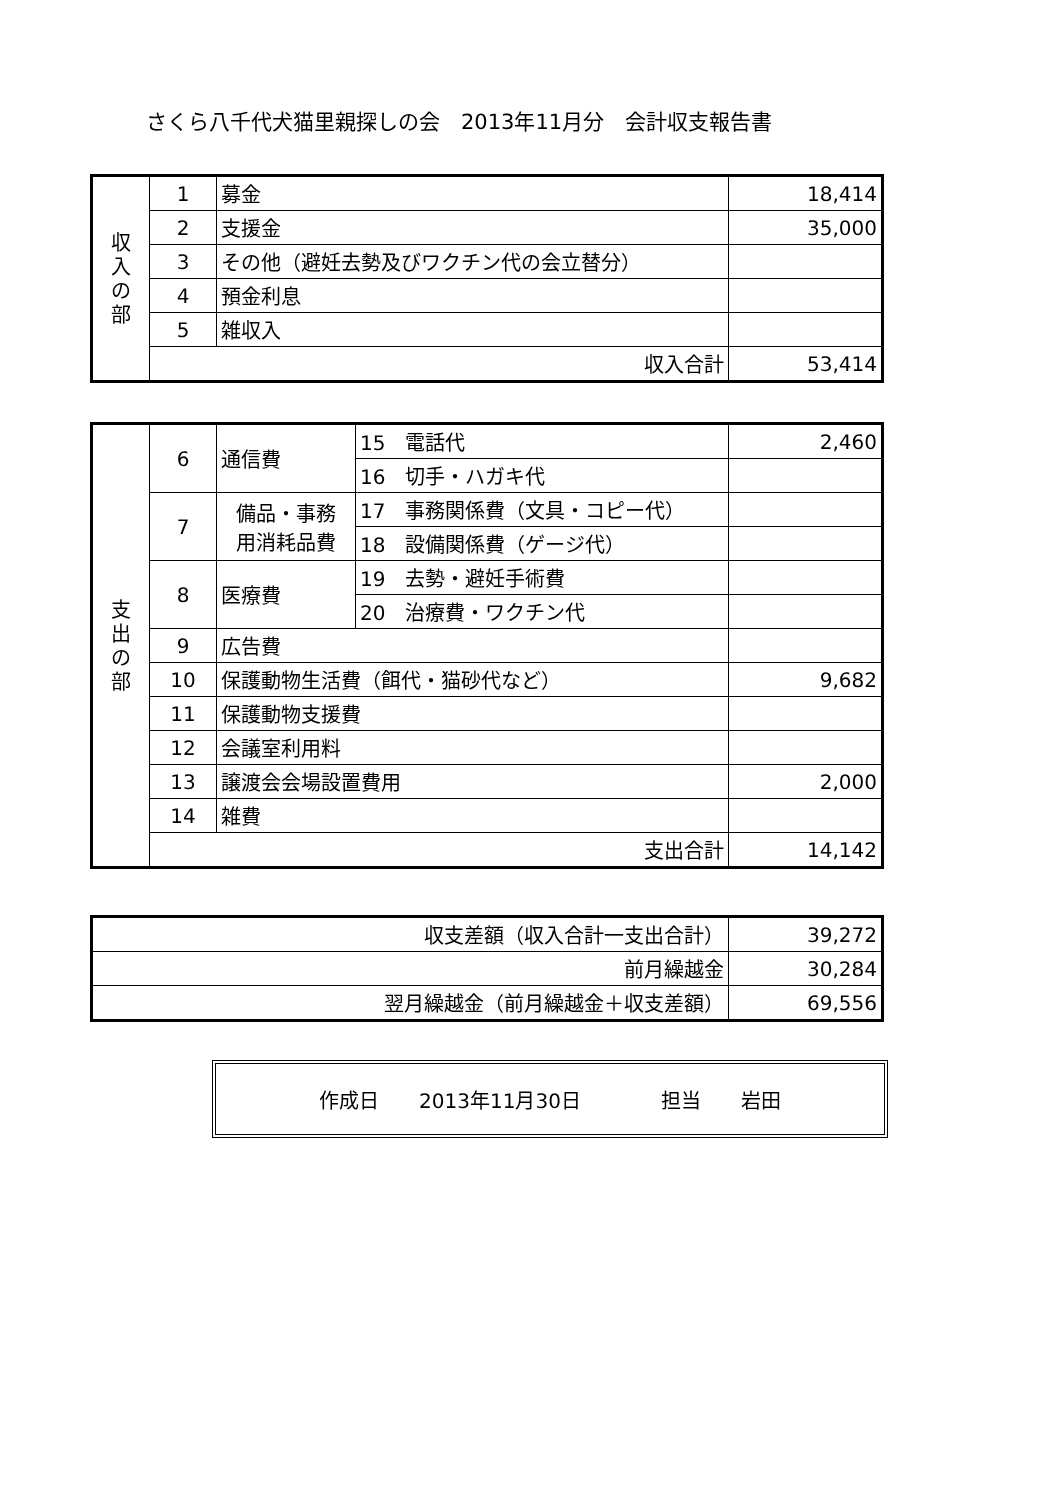さくら八千代犬猫里親探しの会　2013年11月分　会計収支報告書
| 収 入 の 部 | 1 | 募金 | 18,414 |
| | 2 | 支援金 | 35,000 |
| | 3 | その他（避妊去勢及びワクチン代の会立替分） | |
| | 4 | 預金利息 | |
| | 5 | 雑収入 | |
| | 収入合計 | | 53,414 |
| 支 出 の 部 | 6 | 通信費 | 15 電話代 | 2,460 |
| | | | 16 切手・ハガキ代 | |
| | 7 | 備品・事務 用消耗品費 | 17 事務関係費（文具・コピー代） | |
| | | | 18 設備関係費（ゲージ代） | |
| | 8 | 医療費 | 19 去勢・避妊手術費 | |
| | | | 20 治療費・ワクチン代 | |
| | 9 | 広告費 | | |
| | 10 | 保護動物生活費（餌代・猫砂代など） | | 9,682 |
| | 11 | 保護動物支援費 | | |
| | 12 | 会議室利用料 | | |
| | 13 | 譲渡会会場設置費用 | | 2,000 |
| | 14 | 雑費 | | |
| | 支出合計 | | | 14,142 |
| 収支差額（収入合計一支出合計） | 39,272 |
| 前月繰越金 | 30,284 |
| 翌月繰越金（前月繰越金＋収支差額） | 69,556 |
作成日 2013年11月30日 担当 岩田